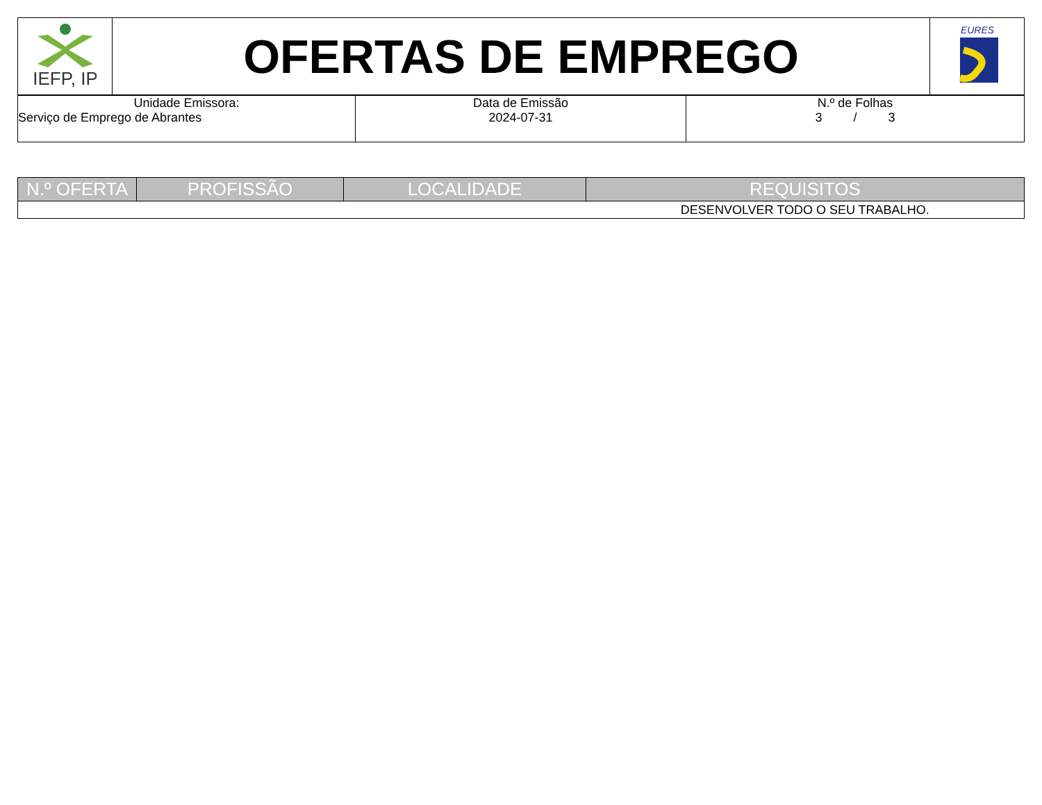| IEFP, IP | OFERTAS DE EMPREGO | EURES |
| Unidade Emissora: Serviço de Emprego de Abrantes | Data de Emissão 2024-07-31 | N.º de Folhas 3 / 3 |
| N.º OFERTA | PROFISSÃO | LOCALIDADE | REQUISITOS |
| --- | --- | --- | --- |
| | | | DESENVOLVER TODO O SEU TRABALHO. |